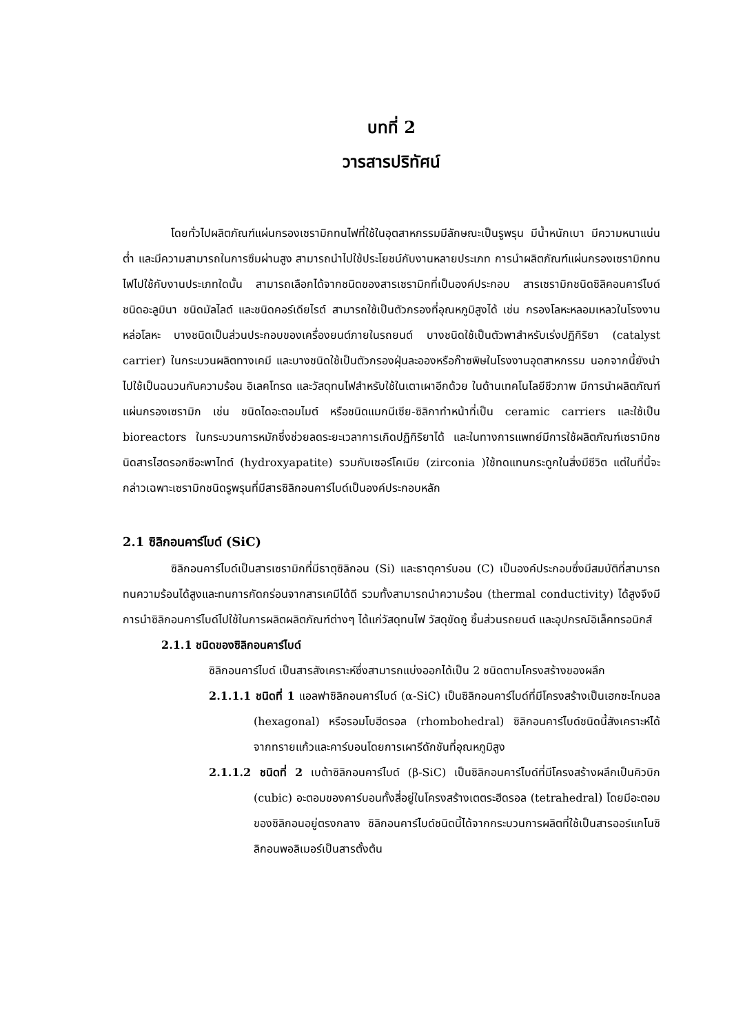บทที่ 2
วารสารปริทัศน์
โดยทั่วไปผลิตภัณฑ์แผ่นกรองเซรามิกทนไฟที่ใช้ในอุตสาหกรรมมีลักษณะเป็นรูพรุน มีน้ำหนักเบา มีความหนาแน่นต่ำ และมีความสามารถในการซึมผ่านสูง สามารถนำไปใช้ประโยชน์กับงานหลายประเภท การนำผลิตภัณฑ์แผ่นกรองเซรามิกทนไฟไปใช้กับงานประเภทใดนั้น สามารถเลือกได้จากชนิดของสารเซรามิกที่เป็นองค์ประกอบ สารเซรามิกชนิดซิลิคอนคาร์ไบด์ ชนิดอะลูมินา ชนิดมัลไลต์ และชนิดคอร์เดียไรต์ สามารถใช้เป็นตัวกรองที่อุณหภูมิสูงได้ เช่น กรองโลหะหลอมเหลวในโรงงานหล่อโลหะ บางชนิดเป็นส่วนประกอบของเครื่องยนต์ภายในรถยนต์ บางชนิดใช้เป็นตัวพาสำหรับเร่งปฏิกิริยา (catalyst carrier) ในกระบวนผลิตทางเคมี และบางชนิดใช้เป็นตัวกรองฝุ่นละอองหรือก๊าซพิษในโรงงานอุตสาหกรรม นอกจากนี้ยังนำไปใช้เป็นฉนวนกันความร้อน อิเลคโทรด และวัสดุทนไฟสำหรับใช้ในเตาเผาอีกด้วย ในด้านเทคโนโลยีชีวภาพ มีการนำผลิตภัณฑ์แผ่นกรองเซรามิก เช่น ชนิดไดอะตอมไมต์ หรือชนิดแมกนีเซีย-ซิลิกาทำหน้าที่เป็น ceramic carriers และใช้เป็น bioreactors ในกระบวนการหมักซึ่งช่วยลดระยะเวลาการเกิดปฏิกิริยาได้ และในทางการแพทย์มีการใช้ผลิตภัณฑ์เซรามิกชนิดสารไฮดรอกซีอะพาไทต์ (hydroxyapatite) รวมกับเซอร์โคเนีย (zirconia )ใช้ทดแทนกระดูกในสิ่งมีชีวิต แต่ในที่นี้จะกล่าวเฉพาะเซรามิกชนิดรูพรุนที่มีสารซิลิกอนคาร์ไบด์เป็นองค์ประกอบหลัก
2.1 ซิลิกอนคาร์ไบด์ (SiC)
ซิลิกอนคาร์ไบด์เป็นสารเซรามิกที่มีธาตุซิลิกอน (Si) และธาตุคาร์บอน (C) เป็นองค์ประกอบซึ่งมีสมบัติที่สามารถทนความร้อนได้สูงและทนการกัดกร่อนจากสารเคมีได้ดี รวมทั้งสามารถนำความร้อน (thermal conductivity) ได้สูงจึงมีการนำซิลิกอนคาร์ไบด์ไปใช้ในการผลิตผลิตภัณฑ์ต่างๆ ได้แก่วัสดุทนไฟ วัสดุขัดถู ชิ้นส่วนรถยนต์ และอุปกรณ์อิเล็คทรอนิกส์
2.1.1 ชนิดของซิลิกอนคาร์ไบด์
ซิลิกอนคาร์ไบด์ เป็นสารสังเคราะห์ซึ่งสามารถแบ่งออกได้เป็น 2 ชนิดตามโครงสร้างของผลึก
2.1.1.1 ชนิดที่ 1 แอลฟาซิลิกอนคาร์ไบด์ (α-SiC) เป็นซิลิกอนคาร์ไบด์ที่มีโครงสร้างเป็นเฮกซะโกนอล (hexagonal) หรือรอมโบฮีดรอล (rhombohedral) ซิลิกอนคาร์ไบด์ชนิดนี้สังเคราะห์ได้จากทรายแก้วและคาร์บอนโดยการเผารีดักชันที่อุณหภูมิสูง
2.1.1.2 ชนิดที่ 2 เบต้าซิลิกอนคาร์ไบด์ (β-SiC) เป็นซิลิกอนคาร์ไบด์ที่มีโครงสร้างผลึกเป็นคิวบิก (cubic) อะตอมของคาร์บอนทั้งสี่อยู่ในโครงสร้างเตตระฮีดรอล (tetrahedral) โดยมีอะตอมของซิลิกอนอยู่ตรงกลาง ซิลิกอนคาร์ไบด์ชนิดนี้ได้จากกระบวนการผลิตที่ใช้เป็นสารออร์แกโนซิลิกอนพอลิเมอร์เป็นสารตั้งต้น